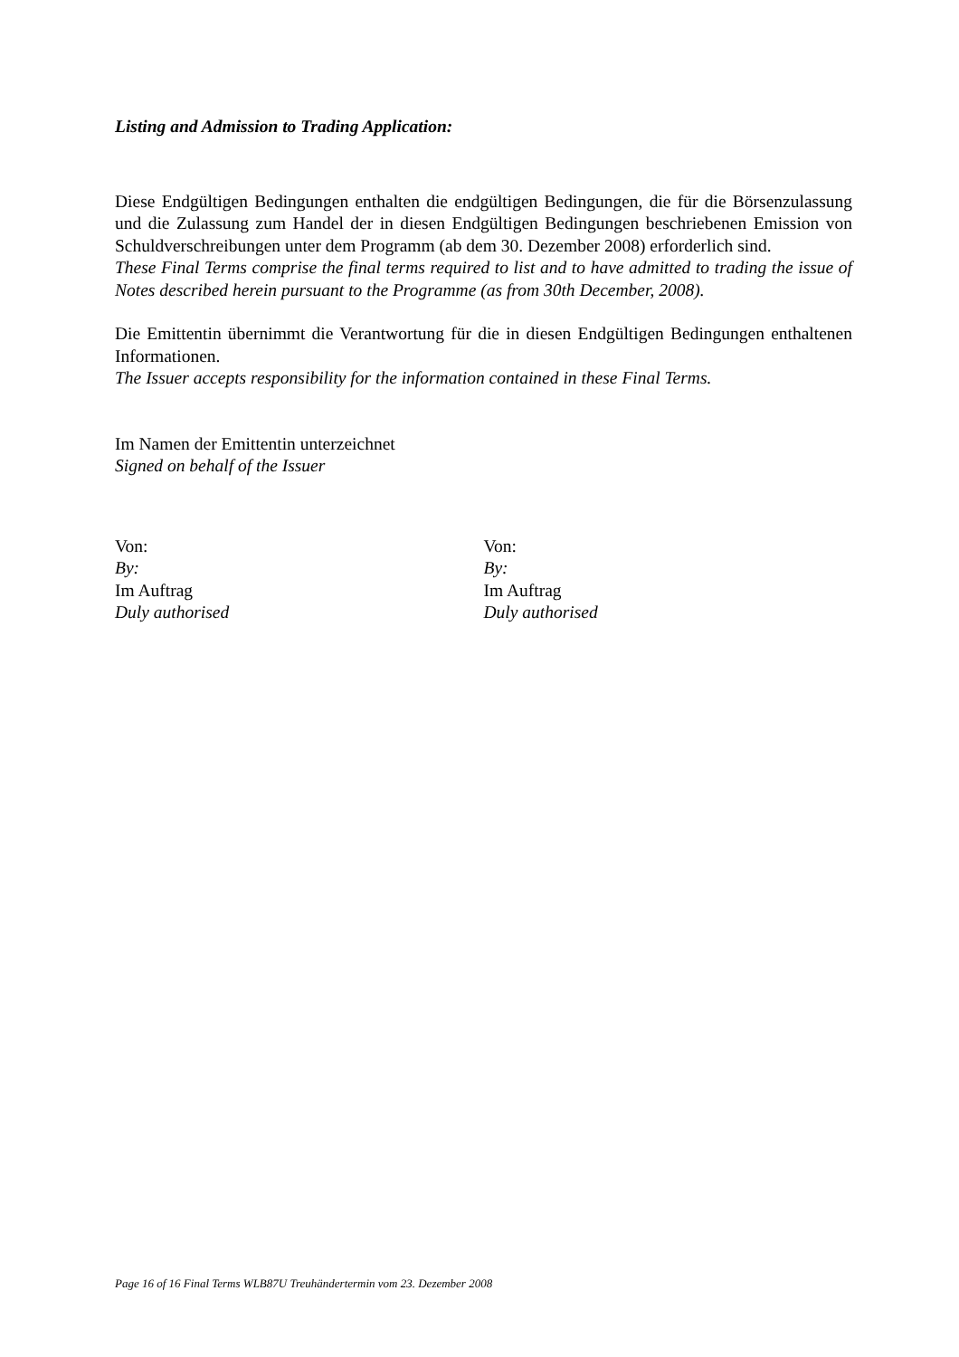Listing and Admission to Trading Application:
Diese Endgültigen Bedingungen enthalten die endgültigen Bedingungen, die für die Börsenzulassung und die Zulassung zum Handel der in diesen Endgültigen Bedingungen beschriebenen Emission von Schuldverschreibungen unter dem Programm (ab dem 30. Dezember 2008) erforderlich sind.
These Final Terms comprise the final terms required to list and to have admitted to trading the issue of Notes described herein pursuant to the Programme (as from 30th December, 2008).
Die Emittentin übernimmt die Verantwortung für die in diesen Endgültigen Bedingungen enthaltenen Informationen.
The Issuer accepts responsibility for the information contained in these Final Terms.
Im Namen der Emittentin unterzeichnet
Signed on behalf of the Issuer
Von:
By:
Im Auftrag
Duly authorised
Von:
By:
Im Auftrag
Duly authorised
Page 16 of 16 Final Terms WLB87U Treuhändertermin vom 23. Dezember 2008